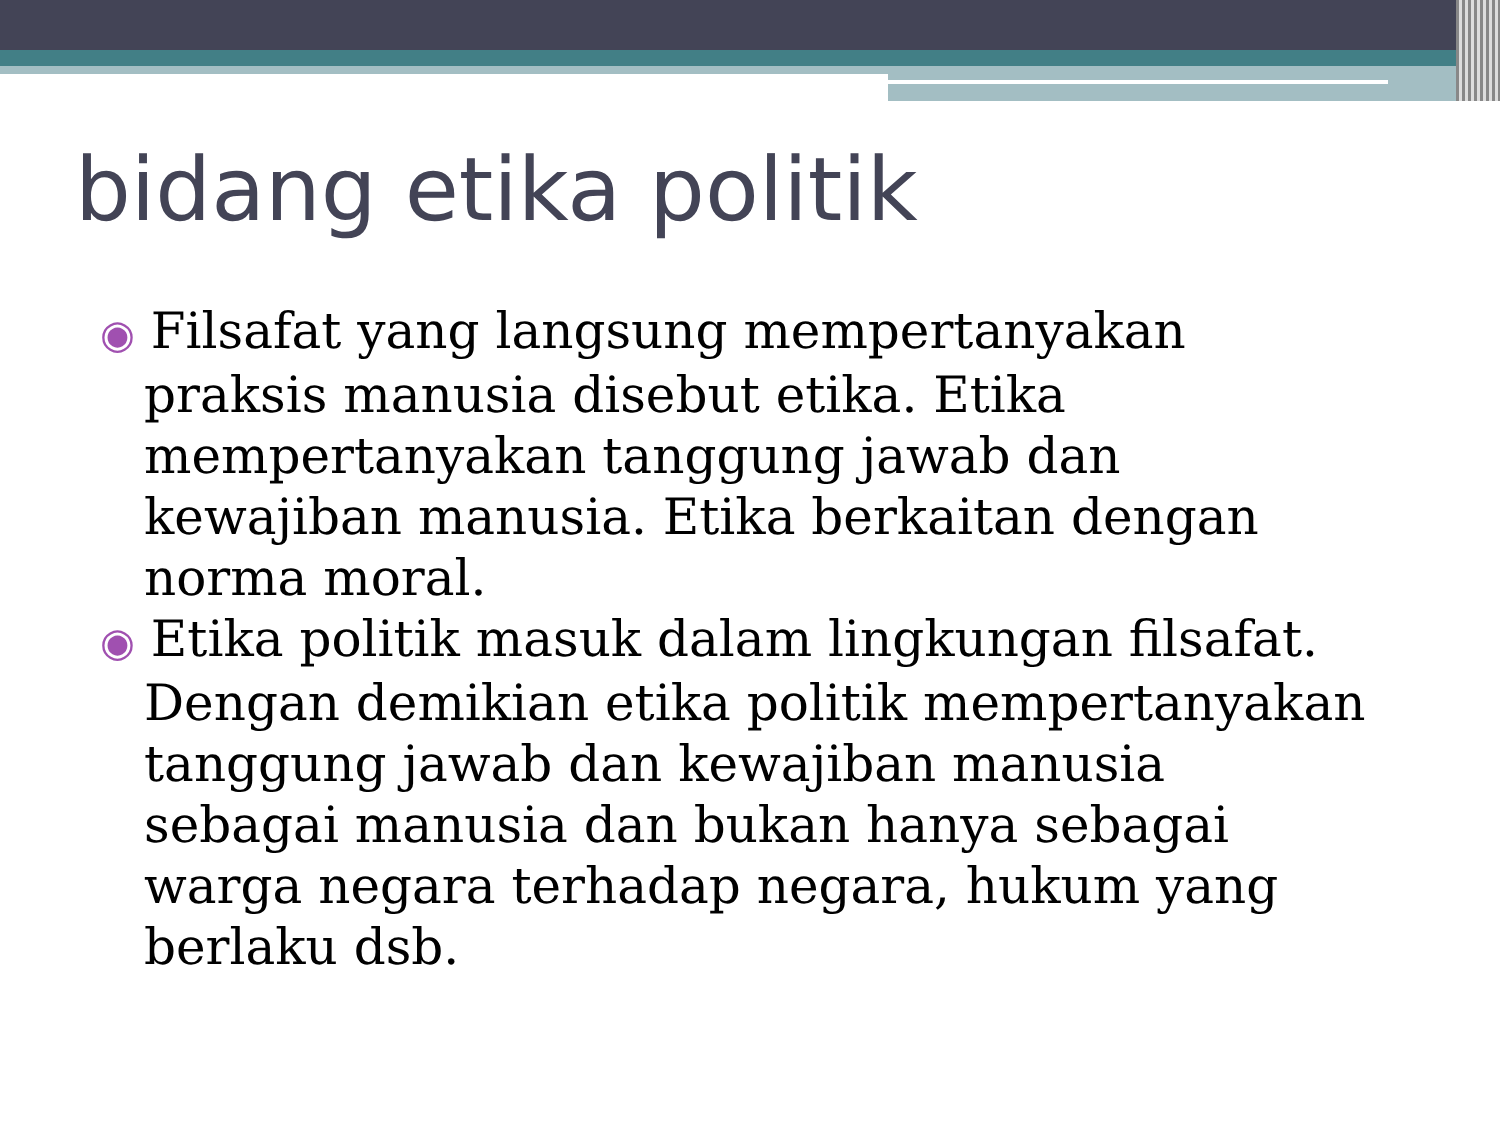bidang etika politik
◉ Filsafat yang langsung mempertanyakan praksis manusia disebut etika. Etika mempertanyakan tanggung jawab dan kewajiban manusia. Etika berkaitan dengan norma moral.
◉ Etika politik masuk dalam lingkungan filsafat. Dengan demikian etika politik mempertanyakan tanggung jawab dan kewajiban manusia sebagai manusia dan bukan hanya sebagai warga negara terhadap negara, hukum yang berlaku dsb.